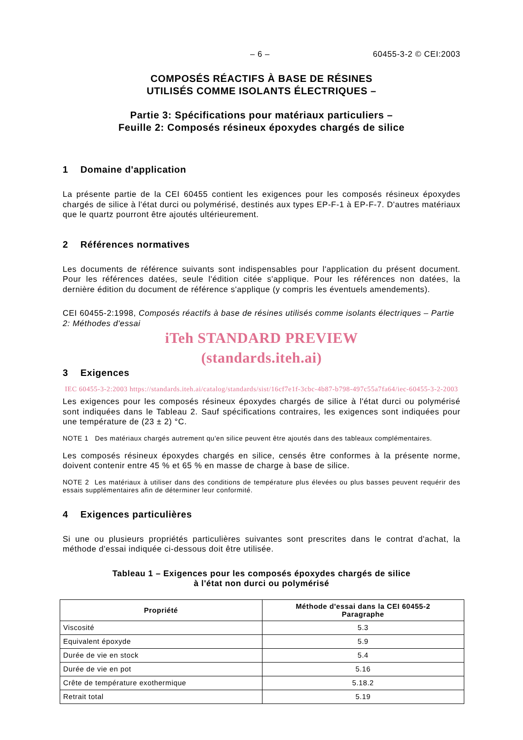– 6 – 60455-3-2 © CEI:2003
COMPOSÉS RÉACTIFS À BASE DE RÉSINES
UTILISÉS COMME ISOLANTS ÉLECTRIQUES –
Partie 3: Spécifications pour matériaux particuliers –
Feuille 2: Composés résineux époxydes chargés de silice
1 Domaine d'application
La présente partie de la CEI 60455 contient les exigences pour les composés résineux époxydes chargés de silice à l'état durci ou polymérisé, destinés aux types EP-F-1 à EP-F-7. D'autres matériaux que le quartz pourront être ajoutés ultérieurement.
2 Références normatives
Les documents de référence suivants sont indispensables pour l'application du présent document. Pour les références datées, seule l'édition citée s'applique. Pour les références non datées, la dernière édition du document de référence s'applique (y compris les éventuels amendements).
CEI 60455-2:1998, Composés réactifs à base de résines utilisés comme isolants électriques – Partie 2: Méthodes d'essai
iTeh STANDARD PREVIEW
(standards.iteh.ai)
3 Exigences
IEC 60455-3-2:2003 https://standards.iteh.ai/catalog/standards/sist/16cf7e1f-3cbc-4b87-b798-497c55a7fa64/iec-60455-3-2-2003
Les exigences pour les composés résineux époxydes chargés de silice à l'état durci ou polymérisé sont indiquées dans le Tableau 2. Sauf spécifications contraires, les exigences sont indiquées pour une température de (23 ± 2) °C.
NOTE 1 Des matériaux chargés autrement qu'en silice peuvent être ajoutés dans des tableaux complémentaires.
Les composés résineux époxydes chargés en silice, censés être conformes à la présente norme, doivent contenir entre 45 % et 65 % en masse de charge à base de silice.
NOTE 2 Les matériaux à utiliser dans des conditions de température plus élevées ou plus basses peuvent requérir des essais supplémentaires afin de déterminer leur conformité.
4 Exigences particulières
Si une ou plusieurs propriétés particulières suivantes sont prescrites dans le contrat d'achat, la méthode d'essai indiquée ci-dessous doit être utilisée.
Tableau 1 – Exigences pour les composés époxydes chargés de silice
à l'état non durci ou polymérisé
| Propriété | Méthode d'essai dans la CEI 60455-2 Paragraphe |
| --- | --- |
| Viscosité | 5.3 |
| Equivalent époxyde | 5.9 |
| Durée de vie en stock | 5.4 |
| Durée de vie en pot | 5.16 |
| Crête de température exothermique | 5.18.2 |
| Retrait total | 5.19 |